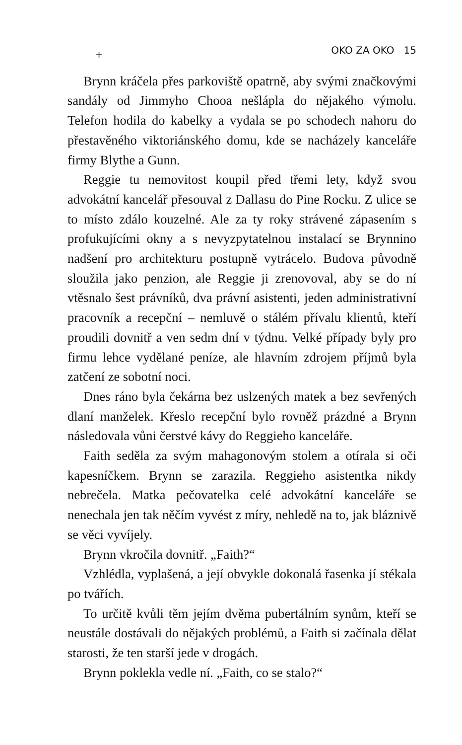+ OKO ZA OKO 15
Brynn kráčela přes parkoviště opatrně, aby svými značkovými sandály od Jimmyho Chooa nešlápla do nějakého výmolu. Telefon hodila do kabelky a vydala se po schodech nahoru do přestavěného viktoriánského domu, kde se nacházely kanceláře firmy Blythe a Gunn.
Reggie tu nemovitost koupil před třemi lety, když svou advokátní kancelář přesouval z Dallasu do Pine Rocku. Z ulice se to místo zdálo kouzelné. Ale za ty roky strávené zápasením s profukujícími okny a s nevyzpytatelnou instalací se Brynnino nadšení pro architekturu postupně vytrácelo. Budova původně sloužila jako penzion, ale Reggie ji zrenovoval, aby se do ní vtěsnalo šest právníků, dva právní asistenti, jeden administrativní pracovník a recepční – nemluvě o stálém přívalu klientů, kteří proudili dovnitř a ven sedm dní v týdnu. Velké případy byly pro firmu lehce vydělané peníze, ale hlavním zdrojem příjmů byla zatčení ze sobotní noci.
Dnes ráno byla čekárna bez uslzených matek a bez sevřených dlaní manželek. Křeslo recepční bylo rovněž prázdné a Brynn následovala vůni čerstvé kávy do Reggieho kanceláře.
Faith seděla za svým mahagonovým stolem a otírala si oči kapesníčkem. Brynn se zarazila. Reggieho asistentka nikdy nebrečela. Matka pečovatelka celé advokátní kanceláře se nenechala jen tak něčím vyvést z míry, nehledě na to, jak bláznivě se věci vyvíjely.
Brynn vkročila dovnitř. „Faith?“
Vzhlédla, vyplašená, a její obvykle dokonalá řasenka jí stékala po tvářích.
To určitě kvůli těm jejím dvěma pubertálním synům, kteří se neustále dostávali do nějakých problémů, a Faith si začínala dělat starosti, že ten starší jede v drogách.
Brynn poklekla vedle ní. „Faith, co se stalo?“